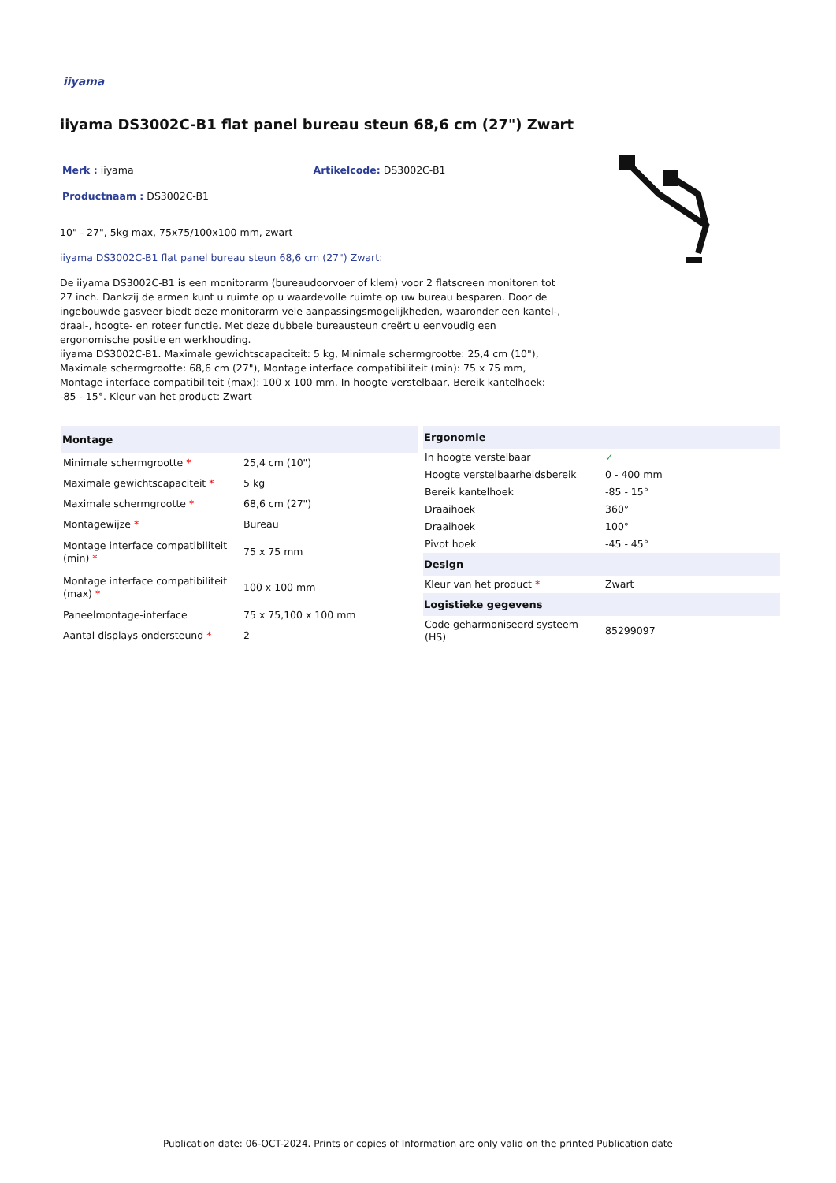iiyama
iiyama DS3002C-B1 flat panel bureau steun 68,6 cm (27") Zwart
Merk : iiyama Artikelcode: DS3002C-B1
Productnaam : DS3002C-B1
10" - 27", 5kg max, 75x75/100x100 mm, zwart
iiyama DS3002C-B1 flat panel bureau steun 68,6 cm (27") Zwart:
De iiyama DS3002C-B1 is een monitorarm (bureaudoorvoer of klem) voor 2 flatscreen monitoren tot 27 inch. Dankzij de armen kunt u ruimte op u waardevolle ruimte op uw bureau besparen. Door de ingebouwde gasveer biedt deze monitorarm vele aanpassingsmogelijkheden, waaronder een kantel-, draai-, hoogte- en roteer functie. Met deze dubbele bureausteun creërt u eenvoudig een ergonomische positie en werkhouding.
iiyama DS3002C-B1. Maximale gewichtscapaciteit: 5 kg, Minimale schermgrootte: 25,4 cm (10"), Maximale schermgrootte: 68,6 cm (27"), Montage interface compatibiliteit (min): 75 x 75 mm, Montage interface compatibiliteit (max): 100 x 100 mm. In hoogte verstelbaar, Bereik kantelhoek: -85 - 15°. Kleur van het product: Zwart
| Montage | |
| --- | --- |
| Minimale schermgrootte * | 25,4 cm (10") |
| Maximale gewichtscapaciteit * | 5 kg |
| Maximale schermgrootte * | 68,6 cm (27") |
| Montagewijze * | Bureau |
| Montage interface compatibiliteit (min) * | 75 x 75 mm |
| Montage interface compatibiliteit (max) * | 100 x 100 mm |
| Paneelmontage-interface | 75 x 75,100 x 100 mm |
| Aantal displays ondersteund * | 2 |
| Ergonomie | |
| --- | --- |
| In hoogte verstelbaar | ✓ |
| Hoogte verstelbaarheidsbereik | 0 - 400 mm |
| Bereik kantelhoek | -85 - 15° |
| Draaihoek | 360° |
| Draaihoek | 100° |
| Pivot hoek | -45 - 45° |
| Design | |
| Kleur van het product * | Zwart |
| Logistieke gegevens | |
| Code geharmoniseerd systeem (HS) | 85299097 |
Publication date: 06-OCT-2024. Prints or copies of Information are only valid on the printed Publication date